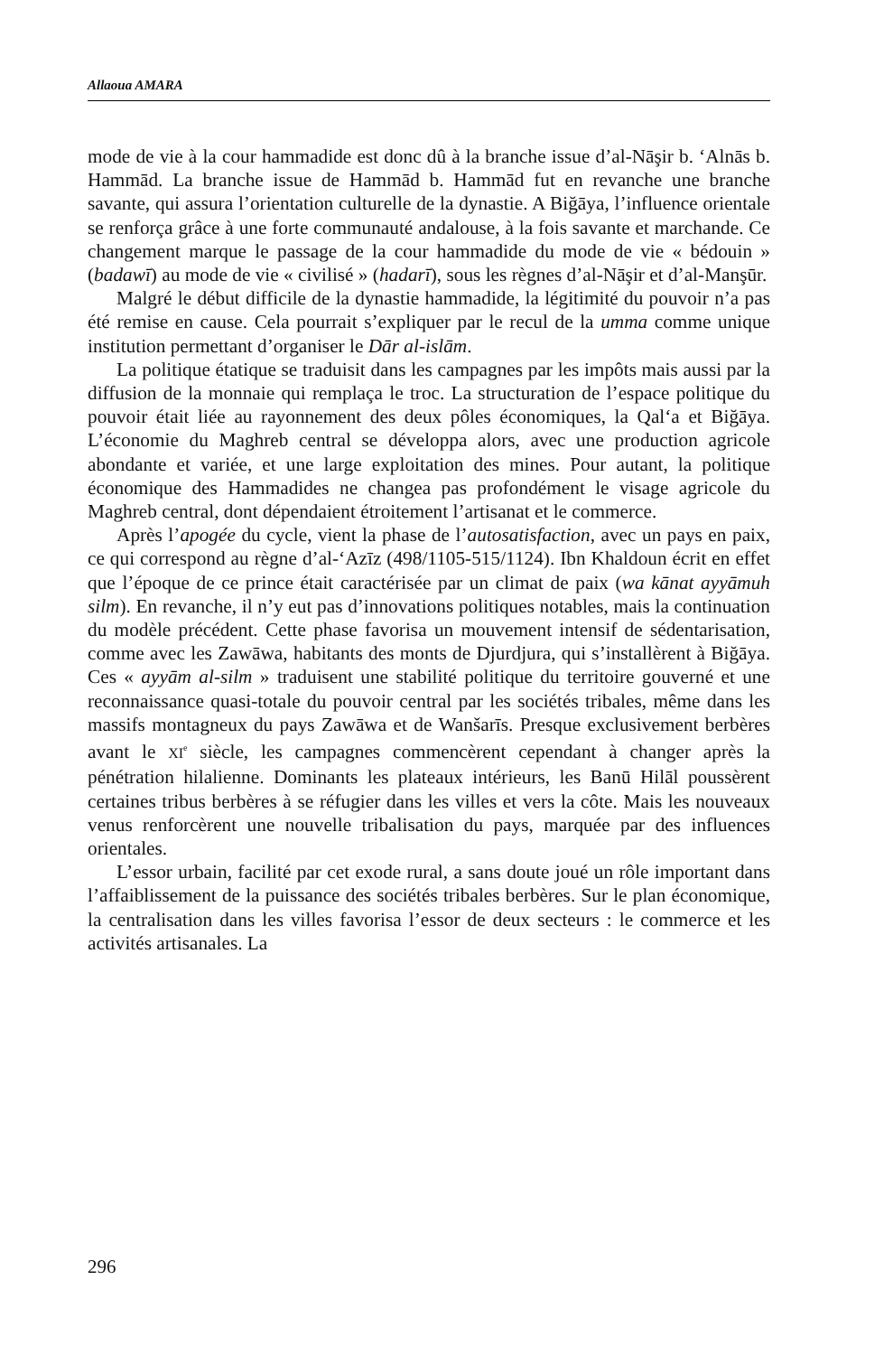Allaoua AMARA
mode de vie à la cour hammadide est donc dû à la branche issue d’al-Nāşir b. ‘Alnās b. Hammād. La branche issue de Hammād b. Hammād fut en revanche une branche savante, qui assura l’orientation culturelle de la dynastie. A Biğāya, l’influence orientale se renforça grâce à une forte communauté andalouse, à la fois savante et marchande. Ce changement marque le passage de la cour hammadide du mode de vie « bédouin » (badawī) au mode de vie « civilisé » (hadarī), sous les règnes d’al-Nāşir et d’al-Manşūr.
Malgré le début difficile de la dynastie hammadide, la légitimité du pouvoir n’a pas été remise en cause. Cela pourrait s’expliquer par le recul de la umma comme unique institution permettant d’organiser le Dār al-islām.
La politique étatique se traduisit dans les campagnes par les impôts mais aussi par la diffusion de la monnaie qui remplaça le troc. La structuration de l’espace politique du pouvoir était liée au rayonnement des deux pôles économiques, la Qal‘a et Biğāya. L’économie du Maghreb central se développa alors, avec une production agricole abondante et variée, et une large exploitation des mines. Pour autant, la politique économique des Hammadides ne changea pas profondément le visage agricole du Maghreb central, dont dépendaient étroitement l’artisanat et le commerce.
Après l’apogée du cycle, vient la phase de l’autosatisfaction, avec un pays en paix, ce qui correspond au règne d’al-‘Azīz (498/1105-515/1124). Ibn Khaldoun écrit en effet que l’époque de ce prince était caractérisée par un climat de paix (wa kānat ayyāmuh silm). En revanche, il n’y eut pas d’innovations politiques notables, mais la continuation du modèle précédent. Cette phase favorisa un mouvement intensif de sédentarisation, comme avec les Zawāwa, habitants des monts de Djurdjura, qui s’installèrent à Biğāya. Ces « ayyām al-silm » traduisent une stabilité politique du territoire gouverné et une reconnaissance quasi-totale du pouvoir central par les sociétés tribales, même dans les massifs montagneux du pays Zawāwa et de Wanšarīs. Presque exclusivement berbères avant le XI<sup>e</sup> siècle, les campagnes commencèrent cependant à changer après la pénétration hilalienne. Dominants les plateaux intérieurs, les Banū Hilāl poussèrent certaines tribus berbères à se réfugier dans les villes et vers la côte. Mais les nouveaux venus renforcèrent une nouvelle tribalisation du pays, marquée par des influences orientales.
L’essor urbain, facilité par cet exode rural, a sans doute joué un rôle important dans l’affaiblissement de la puissance des sociétés tribales berbères. Sur le plan économique, la centralisation dans les villes favorisa l’essor de deux secteurs : le commerce et les activités artisanales. La
296